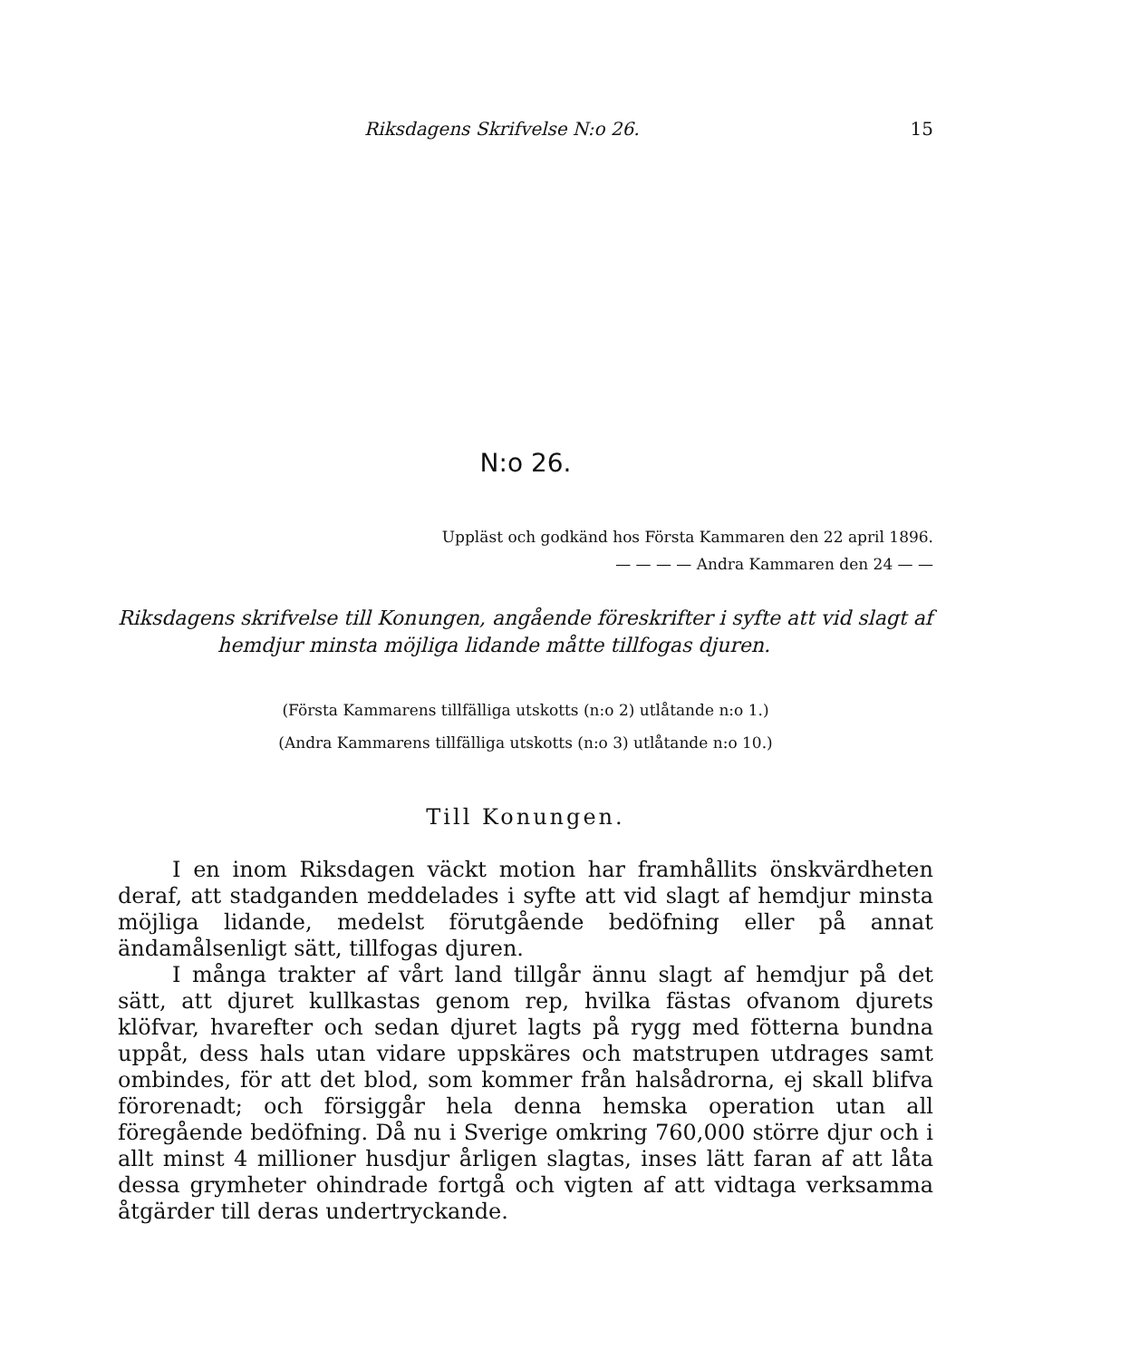Riksdagens Skrifvelse N:o 26. 15
N:o 26.
Uppläst och godkänd hos Första Kammaren den 22 april 1896.
— — — — Andra Kammaren den 24 — —
Riksdagens skrifvelse till Konungen, angående föreskrifter i syfte att vid slagt af hemdjur minsta möjliga lidande måtte tillfogas djuren.
(Första Kammarens tillfälliga utskotts (n:o 2) utlåtande n:o 1.)
(Andra Kammarens tillfälliga utskotts (n:o 3) utlåtande n:o 10.)
Till Konungen.
I en inom Riksdagen väckt motion har framhållits önskvärdheten deraf, att stadganden meddelades i syfte att vid slagt af hemdjur minsta möjliga lidande, medelst förutgående bedöfning eller på annat ändamålsenligt sätt, tillfogas djuren.
I många trakter af vårt land tillgår ännu slagt af hemdjur på det sätt, att djuret kullkastas genom rep, hvilka fästas ofvanom djurets klöfvar, hvarefter och sedan djuret lagts på rygg med fötterna bundna uppåt, dess hals utan vidare uppskäres och matstrupen utdrages samt ombindes, för att det blod, som kommer från halsådrorna, ej skall blifva förorenadt; och försiggår hela denna hemska operation utan all föregående bedöfning. Då nu i Sverige omkring 760,000 större djur och i allt minst 4 millioner husdjur årligen slagtas, inses lätt faran af att låta dessa grymheter ohindrade fortgå och vigten af att vidtaga verksamma åtgärder till deras undertryckande.